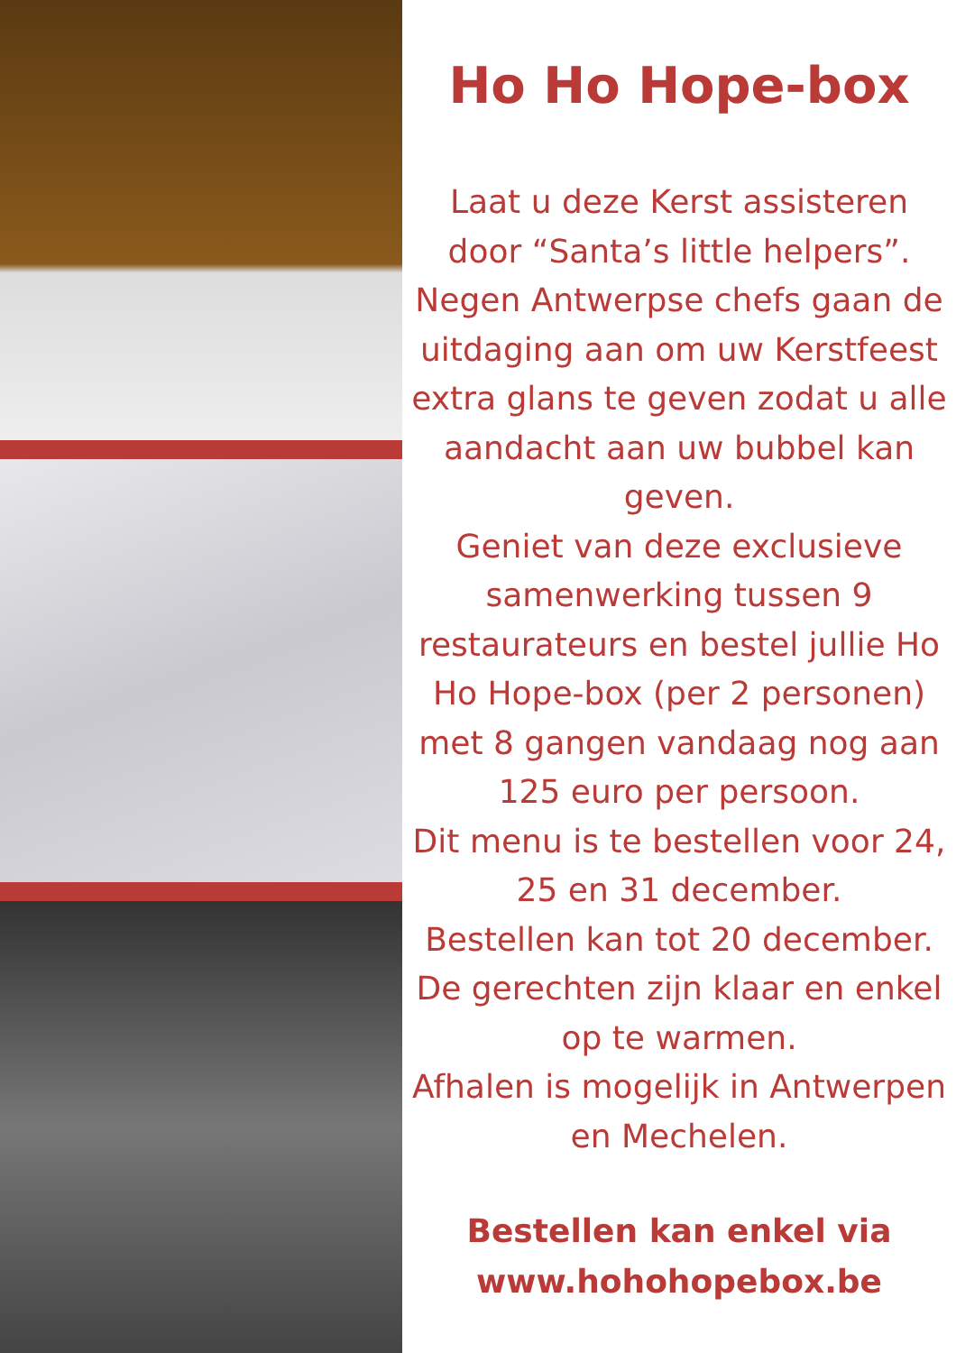Ho Ho Hope-box
Laat u deze Kerst assisteren door “Santa’s little helpers”.
Negen Antwerpse chefs gaan de uitdaging aan om uw Kerstfeest extra glans te geven zodat u alle aandacht aan uw bubbel kan geven.
Geniet van deze exclusieve samenwerking tussen 9 restaurateurs en bestel jullie Ho Ho Hope-box (per 2 personen) met 8 gangen vandaag nog aan 125 euro per persoon.
Dit menu is te bestellen voor 24, 25 en 31 december.
Bestellen kan tot 20 december.
De gerechten zijn klaar en enkel op te warmen.
Afhalen is mogelijk in Antwerpen en Mechelen.
Bestellen kan enkel via
www.hohohopebox.be